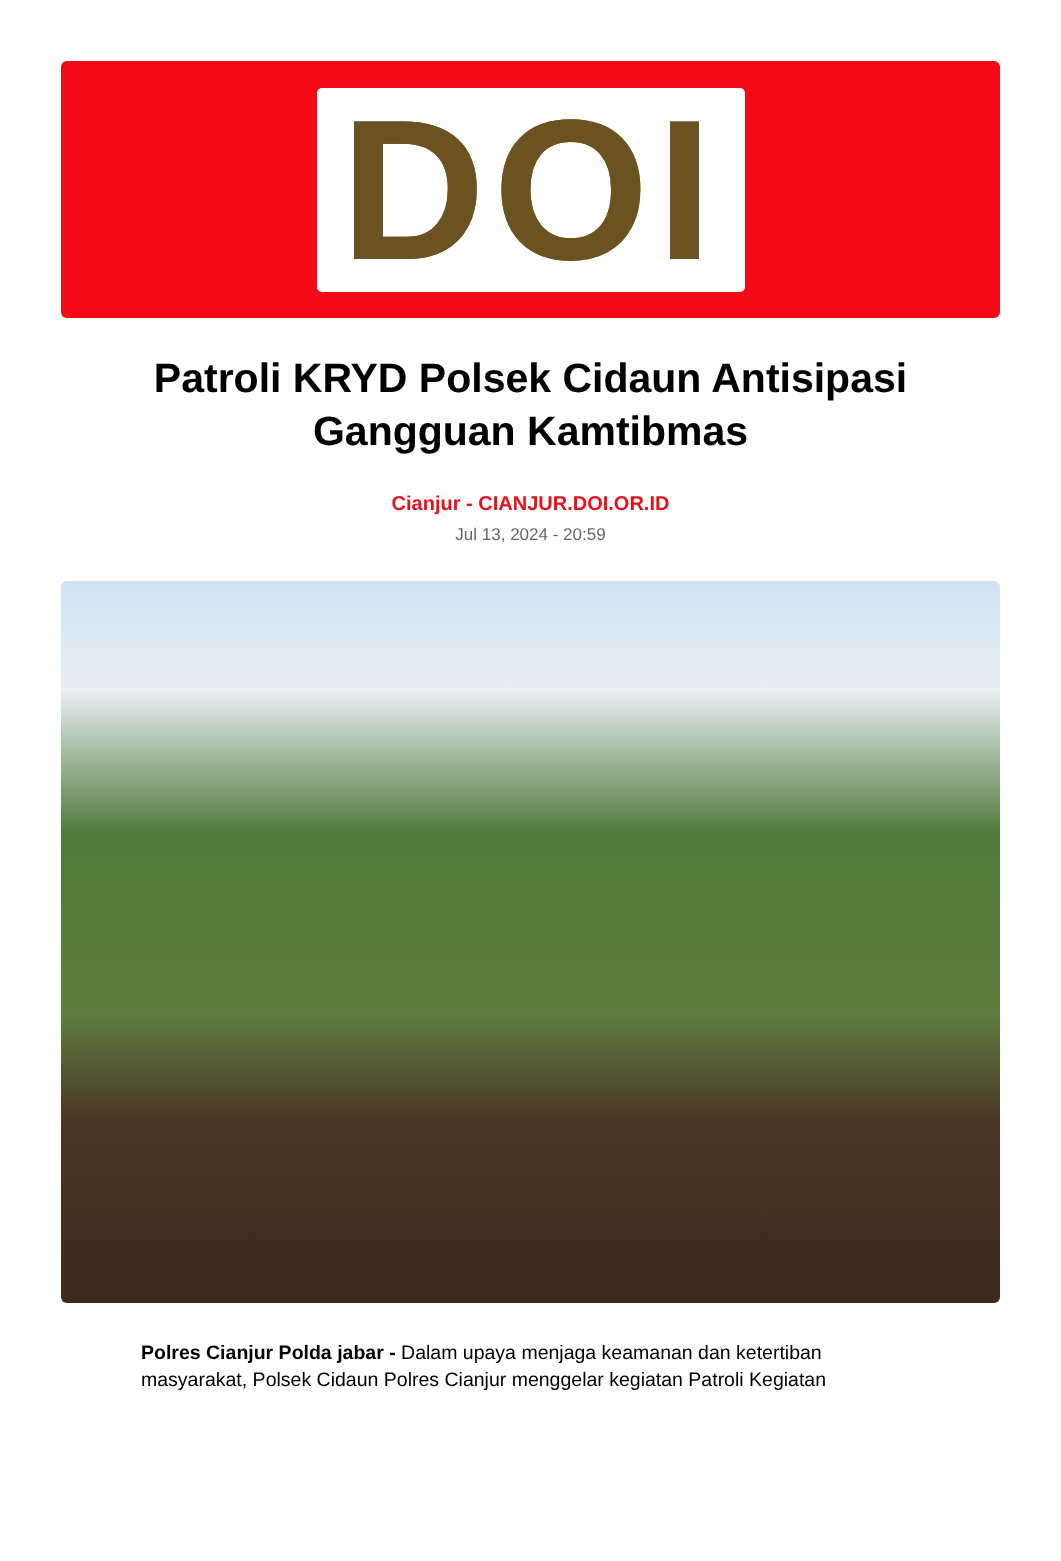DOI
Patroli KRYD Polsek Cidaun Antisipasi Gangguan Kamtibmas
Cianjur - CIANJUR.DOI.OR.ID
Jul 13, 2024 - 20:59
Polres Cianjur Polda jabar - Dalam upaya menjaga keamanan dan ketertiban masyarakat, Polsek Cidaun Polres Cianjur menggelar kegiatan Patroli Kegiatan